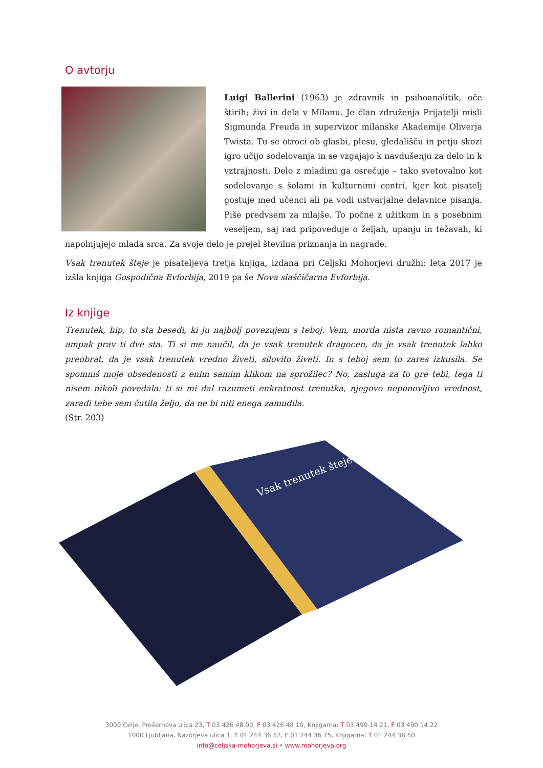O avtorju
Luigi Ballerini (1963) je zdravnik in psihoanalitik, oče štirih; živi in dela v Milanu. Je član združenja Prijatelji misli Sigmunda Freuda in supervizor milanske Akademije Oliverja Twista. Tu se otroci ob glasbi, plesu, gledališču in petju skozi igro učijo sodelovanja in se vzgajajo k navdušenju za delo in k vztrajnosti. Delo z mladimi ga osrečuje – tako svetovalno kot sodelovanje s šolami in kulturnimi centri, kjer kot pisatelj gostuje med učenci ali pa vodi ustvarjalne delavnice pisanja. Piše predvsem za mlajše. To počne z užitkom in s posebnim veseljem, saj rad pripoveduje o željah, upanju in težavah, ki napolnjujejo mlada srca. Za svoje delo je prejel številna priznanja in nagrade.
Vsak trenutek šteje je pisateljeva tretja knjiga, izdana pri Celjski Mohorjevi družbi: leta 2017 je izšla knjiga Gospodična Evforbija, 2019 pa še Nova slaščičarna Evforbija.
Iz knjige
Trenutek, hip, to sta besedi, ki ju najbolj povezujem s teboj. Vem, morda nista ravno romantični, ampak prav ti dve sta. Ti si me naučil, da je vsak trenutek dragocen, da je vsak trenutek lahko preobrat, da je vsak trenutek vredno živeti, silovito živeti. In s teboj sem to zares izkusila. Se spomniš moje obsedenosti z enim samim klikom na sprožilec? No, zasluga za to gre tebi, tega ti nisem nikoli povedala: ti si mi dal razumeti enkratnost trenutka, njegovo neponovljivo vrednost, zaradi tebe sem čutila željo, da ne bi niti enega zamudila.
(Str. 203)
Vsak trenutek šteje
3000 Celje, Prešernova ulica 23, T 03 426 48 00, F 03 426 48 10, Knjigarna: T 03 490 14 21, F 03 490 14 22
1000 Ljubljana, Nazorjeva ulica 1, T 01 244 36 52, F 01 244 36 75, Knjigarna: T 01 244 36 50
info@celjska-mohorjeva.si • www.mohorjeva.org